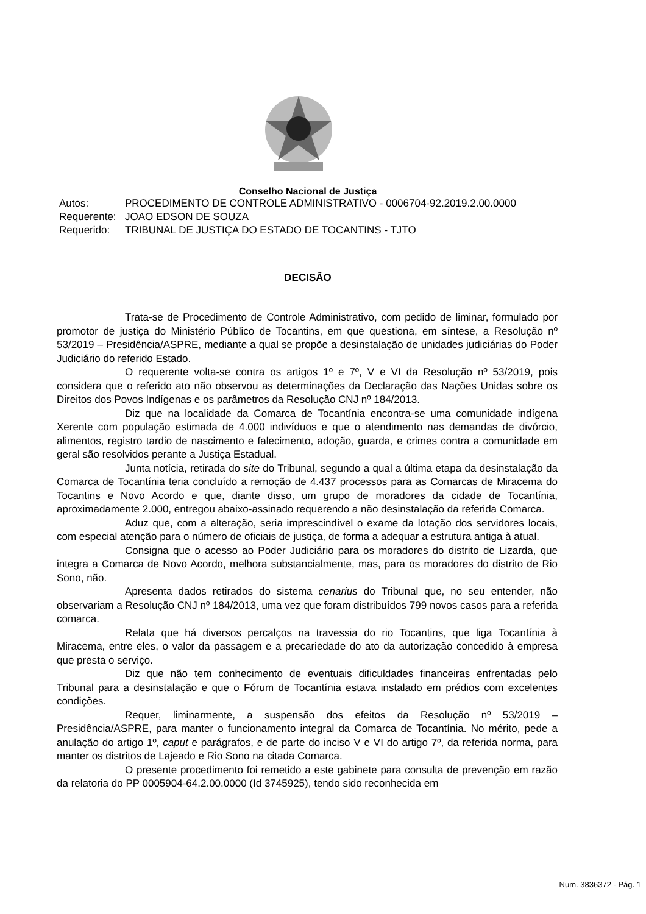Conselho Nacional de Justiça
Autos: PROCEDIMENTO DE CONTROLE ADMINISTRATIVO - 0006704-92.2019.2.00.0000
Requerente: JOAO EDSON DE SOUZA
Requerido: TRIBUNAL DE JUSTIÇA DO ESTADO DE TOCANTINS - TJTO
DECISÃO
Trata-se de Procedimento de Controle Administrativo, com pedido de liminar, formulado por promotor de justiça do Ministério Público de Tocantins, em que questiona, em síntese, a Resolução nº 53/2019 – Presidência/ASPRE, mediante a qual se propõe a desinstalação de unidades judiciárias do Poder Judiciário do referido Estado.
O requerente volta-se contra os artigos 1º e 7º, V e VI da Resolução nº 53/2019, pois considera que o referido ato não observou as determinações da Declaração das Nações Unidas sobre os Direitos dos Povos Indígenas e os parâmetros da Resolução CNJ nº 184/2013.
Diz que na localidade da Comarca de Tocantínia encontra-se uma comunidade indígena Xerente com população estimada de 4.000 indivíduos e que o atendimento nas demandas de divórcio, alimentos, registro tardio de nascimento e falecimento, adoção, guarda, e crimes contra a comunidade em geral são resolvidos perante a Justiça Estadual.
Junta notícia, retirada do site do Tribunal, segundo a qual a última etapa da desinstalação da Comarca de Tocantínia teria concluído a remoção de 4.437 processos para as Comarcas de Miracema do Tocantins e Novo Acordo e que, diante disso, um grupo de moradores da cidade de Tocantínia, aproximadamente 2.000, entregou abaixo-assinado requerendo a não desinstalação da referida Comarca.
Aduz que, com a alteração, seria imprescindível o exame da lotação dos servidores locais, com especial atenção para o número de oficiais de justiça, de forma a adequar a estrutura antiga à atual.
Consigna que o acesso ao Poder Judiciário para os moradores do distrito de Lizarda, que integra a Comarca de Novo Acordo, melhora substancialmente, mas, para os moradores do distrito de Rio Sono, não.
Apresenta dados retirados do sistema cenarius do Tribunal que, no seu entender, não observariam a Resolução CNJ nº 184/2013, uma vez que foram distribuídos 799 novos casos para a referida comarca.
Relata que há diversos percalços na travessia do rio Tocantins, que liga Tocantínia à Miracema, entre eles, o valor da passagem e a precariedade do ato da autorização concedido à empresa que presta o serviço.
Diz que não tem conhecimento de eventuais dificuldades financeiras enfrentadas pelo Tribunal para a desinstalação e que o Fórum de Tocantínia estava instalado em prédios com excelentes condições.
Requer, liminarmente, a suspensão dos efeitos da Resolução nº 53/2019 – Presidência/ASPRE, para manter o funcionamento integral da Comarca de Tocantínia. No mérito, pede a anulação do artigo 1º, caput e parágrafos, e de parte do inciso V e VI do artigo 7º, da referida norma, para manter os distritos de Lajeado e Rio Sono na citada Comarca.
O presente procedimento foi remetido a este gabinete para consulta de prevenção em razão da relatoria do PP 0005904-64.2.00.0000 (Id 3745925), tendo sido reconhecida em
Num. 3836372 - Pág. 1